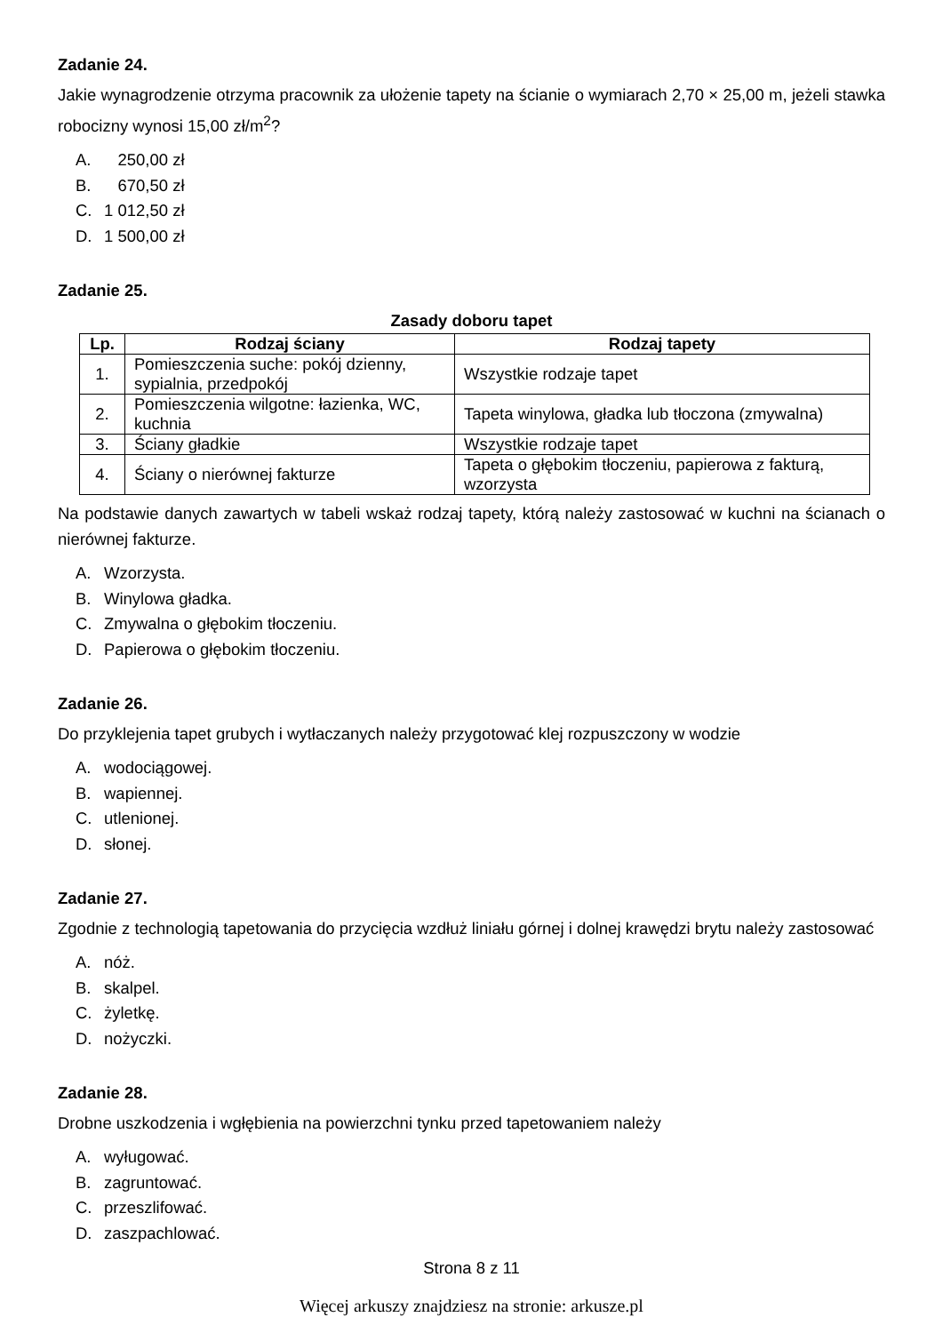Zadanie 24.
Jakie wynagrodzenie otrzyma pracownik za ułożenie tapety na ścianie o wymiarach 2,70 × 25,00 m, jeżeli stawka robocizny wynosi 15,00 zł/m<sup>2</sup>?
A. 250,00 zł
B. 670,50 zł
C. 1 012,50 zł
D. 1 500,00 zł
Zadanie 25.
Zasady doboru tapet
| Lp. | Rodzaj ściany | Rodzaj tapety |
| --- | --- | --- |
| 1. | Pomieszczenia suche: pokój dzienny, sypialnia, przedpokój | Wszystkie rodzaje tapet |
| 2. | Pomieszczenia wilgotne: łazienka, WC, kuchnia | Tapeta winylowa, gładka lub tłoczona (zmywalna) |
| 3. | Ściany gładkie | Wszystkie rodzaje tapet |
| 4. | Ściany o nierównej fakturze | Tapeta o głębokim tłoczeniu, papierowa z fakturą, wzorzysta |
Na podstawie danych zawartych w tabeli wskaż rodzaj tapety, którą należy zastosować w kuchni na ścianach o nierównej fakturze.
A. Wzorzysta.
B. Winylowa gładka.
C. Zmywalna o głębokim tłoczeniu.
D. Papierowa o głębokim tłoczeniu.
Zadanie 26.
Do przyklejenia tapet grubych i wytłaczanych należy przygotować klej rozpuszczony w wodzie
A. wodociągowej.
B. wapiennej.
C. utlenionej.
D. słonej.
Zadanie 27.
Zgodnie z technologią tapetowania do przycięcia wzdłuż liniału górnej i dolnej krawędzi brytu należy zastosować
A. nóż.
B. skalpel.
C. żyletkę.
D. nożyczki.
Zadanie 28.
Drobne uszkodzenia i wgłębienia na powierzchni tynku przed tapetowaniem należy
A. wyługować.
B. zagruntować.
C. przeszlifować.
D. zaszpachlować.
Strona 8 z 11
Więcej arkuszy znajdziesz na stronie: arkusze.pl